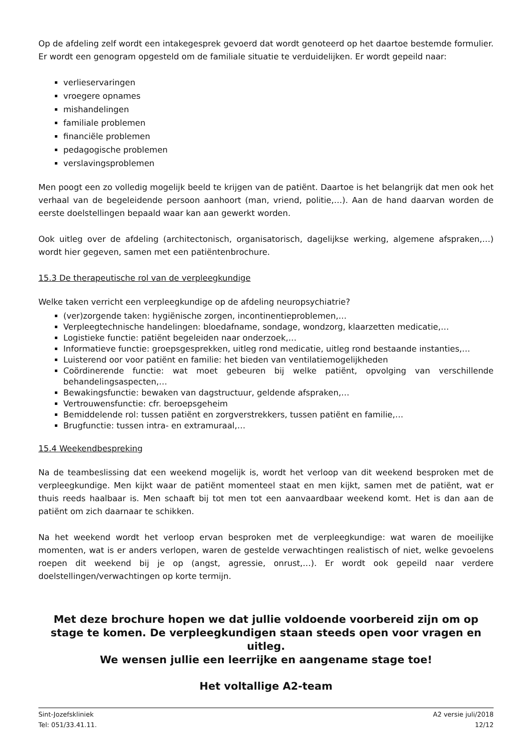Op de afdeling zelf wordt een intakegesprek gevoerd dat wordt genoteerd op het daartoe bestemde formulier. Er wordt een genogram opgesteld om de familiale situatie te verduidelijken. Er wordt gepeild naar:
verlieservaringen
vroegere opnames
mishandelingen
familiale problemen
financiële problemen
pedagogische problemen
verslavingsproblemen
Men poogt een zo volledig mogelijk beeld te krijgen van de patiënt. Daartoe is het belangrijk dat men ook het verhaal van de begeleidende persoon aanhoort (man, vriend, politie,…). Aan de hand daarvan worden de eerste doelstellingen bepaald waar kan aan gewerkt worden.
Ook uitleg over de afdeling (architectonisch, organisatorisch, dagelijkse werking, algemene afspraken,…) wordt hier gegeven, samen met een patiëntenbrochure.
15.3 De therapeutische rol van de verpleegkundige
Welke taken verricht een verpleegkundige op de afdeling neuropsychiatrie?
(ver)zorgende taken: hygiënische zorgen, incontinentieproblemen,…
Verpleegtechnische handelingen: bloedafname, sondage, wondzorg, klaarzetten medicatie,…
Logistieke functie: patiënt begeleiden naar onderzoek,…
Informatieve functie: groepsgesprekken, uitleg rond medicatie, uitleg rond bestaande instanties,…
Luisterend oor voor patiënt en familie: het bieden van ventilatiemogelijkheden
Coördinerende functie: wat moet gebeuren bij welke patiënt, opvolging van verschillende behandelingsaspecten,…
Bewakingsfunctie: bewaken van dagstructuur, geldende afspraken,…
Vertrouwensfunctie: cfr. beroepsgeheim
Bemiddelende rol: tussen patiënt en zorgverstrekkers, tussen patiënt en familie,…
Brugfunctie: tussen intra- en extramuraal,…
15.4 Weekendbespreking
Na de teambeslissing dat een weekend mogelijk is, wordt het verloop van dit weekend besproken met de verpleegkundige. Men kijkt waar de patiënt momenteel staat en men kijkt, samen met de patiënt, wat er thuis reeds haalbaar is. Men schaaft bij tot men tot een aanvaardbaar weekend komt. Het is dan aan de patiënt om zich daarnaar te schikken.
Na het weekend wordt het verloop ervan besproken met de verpleegkundige: wat waren de moeilijke momenten, wat is er anders verlopen, waren de gestelde verwachtingen realistisch of niet, welke gevoelens roepen dit weekend bij je op (angst, agressie, onrust,…). Er wordt ook gepeild naar verdere doelstellingen/verwachtingen op korte termijn.
Met deze brochure hopen we dat jullie voldoende voorbereid zijn om op stage te komen. De verpleegkundigen staan steeds open voor vragen en uitleg.
We wensen jullie een leerrijke en aangename stage toe!
Het voltallige A2-team
Sint-Jozefskliniek
Tel: 051/33.41.11.
A2 versie juli/2018
12/12